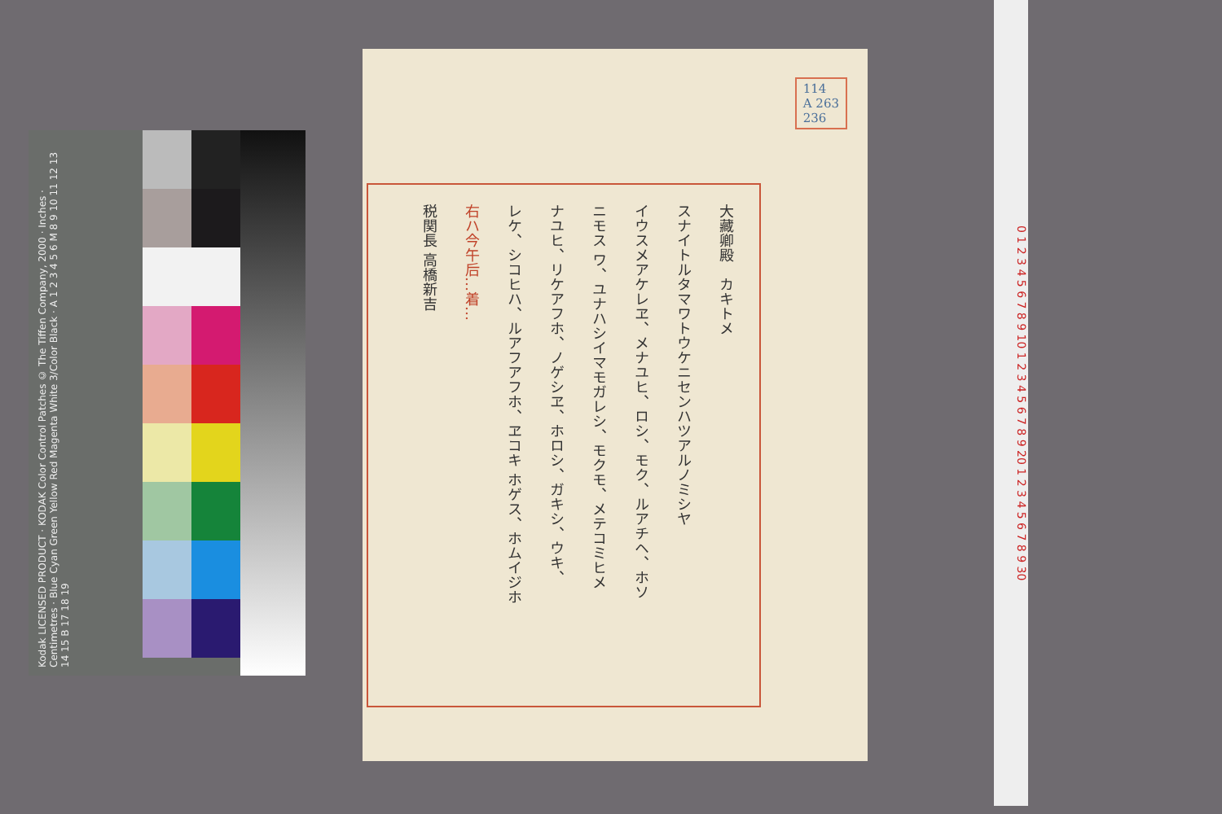Kodak LICENSED PRODUCT · KODAK Color Control Patches © The Tiffen Company, 2000 · Inches · Centimetres · Blue Cyan Green Yellow Red Magenta White 3/Color Black · A 1 2 3 4 5 6 M 8 9 10 11 12 13 14 15 B 17 18 19
114
A 263
236
大藏卿殿　カキトメ
スナイトルタマワトウケニセンハツアルノミシヤ
イウスメアケレヱ、メナユヒ、ロシ、モク、ルアチヘ、ホソ
ニモス ワ、ユナハシイマモガレシ、モクモ、メテコミヒメ
ナユヒ、リケアフホ、ノゲシヱ、ホロシ、ガキシ、ウキ、
レケ、シコヒハ、ルアフアフホ、ヱコキ ホゲス、ホムイジホ
右ハ今午后…着…
税関長 高橋新吉
0 1 2 3 4 5 6 7 8 9 10 1 2 3 4 5 6 7 8 9 20 1 2 3 4 5 6 7 8 9 30